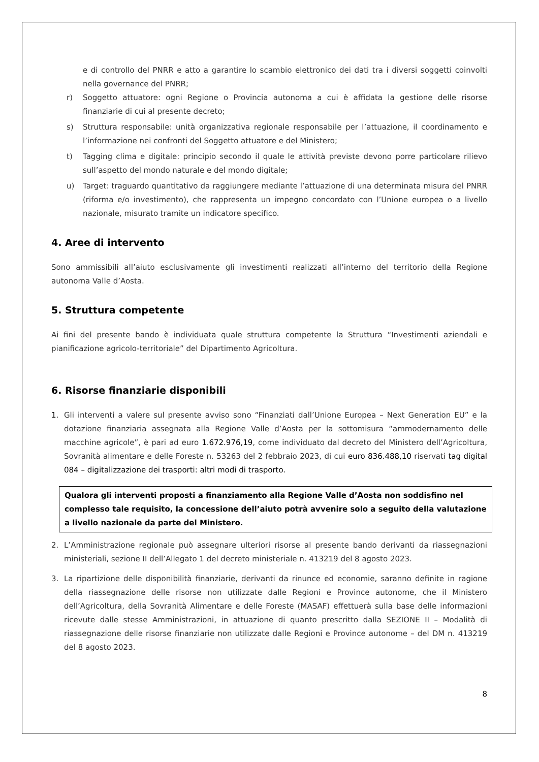e di controllo del PNRR e atto a garantire lo scambio elettronico dei dati tra i diversi soggetti coinvolti nella governance del PNRR;
r) Soggetto attuatore: ogni Regione o Provincia autonoma a cui è affidata la gestione delle risorse finanziarie di cui al presente decreto;
s) Struttura responsabile: unità organizzativa regionale responsabile per l’attuazione, il coordinamento e l’informazione nei confronti del Soggetto attuatore e del Ministero;
t) Tagging clima e digitale: principio secondo il quale le attività previste devono porre particolare rilievo sull’aspetto del mondo naturale e del mondo digitale;
u) Target: traguardo quantitativo da raggiungere mediante l’attuazione di una determinata misura del PNRR (riforma e/o investimento), che rappresenta un impegno concordato con l’Unione europea o a livello nazionale, misurato tramite un indicatore specifico.
4. Aree di intervento
Sono ammissibili all’aiuto esclusivamente gli investimenti realizzati all’interno del territorio della Regione autonoma Valle d’Aosta.
5. Struttura competente
Ai fini del presente bando è individuata quale struttura competente la Struttura “Investimenti aziendali e pianificazione agricolo-territoriale” del Dipartimento Agricoltura.
6. Risorse finanziarie disponibili
1. Gli interventi a valere sul presente avviso sono “Finanziati dall’Unione Europea – Next Generation EU” e la dotazione finanziaria assegnata alla Regione Valle d’Aosta per la sottomisura “ammodernamento delle macchine agricole”, è pari ad euro 1.672.976,19, come individuato dal decreto del Ministero dell’Agricoltura, Sovranità alimentare e delle Foreste n. 53263 del 2 febbraio 2023, di cui euro 836.488,10 riservati tag digital 084 – digitalizzazione dei trasporti: altri modi di trasporto.
Qualora gli interventi proposti a finanziamento alla Regione Valle d’Aosta non soddisfino nel complesso tale requisito, la concessione dell’aiuto potrà avvenire solo a seguito della valutazione a livello nazionale da parte del Ministero.
2. L’Amministrazione regionale può assegnare ulteriori risorse al presente bando derivanti da riassegnazioni ministeriali, sezione II dell’Allegato 1 del decreto ministeriale n. 413219 del 8 agosto 2023.
3. La ripartizione delle disponibilità finanziarie, derivanti da rinunce ed economie, saranno definite in ragione della riassegnazione delle risorse non utilizzate dalle Regioni e Province autonome, che il Ministero dell’Agricoltura, della Sovranità Alimentare e delle Foreste (MASAF) effettuerà sulla base delle informazioni ricevute dalle stesse Amministrazioni, in attuazione di quanto prescritto dalla SEZIONE II – Modalità di riassegnazione delle risorse finanziarie non utilizzate dalle Regioni e Province autonome – del DM n. 413219 del 8 agosto 2023.
8